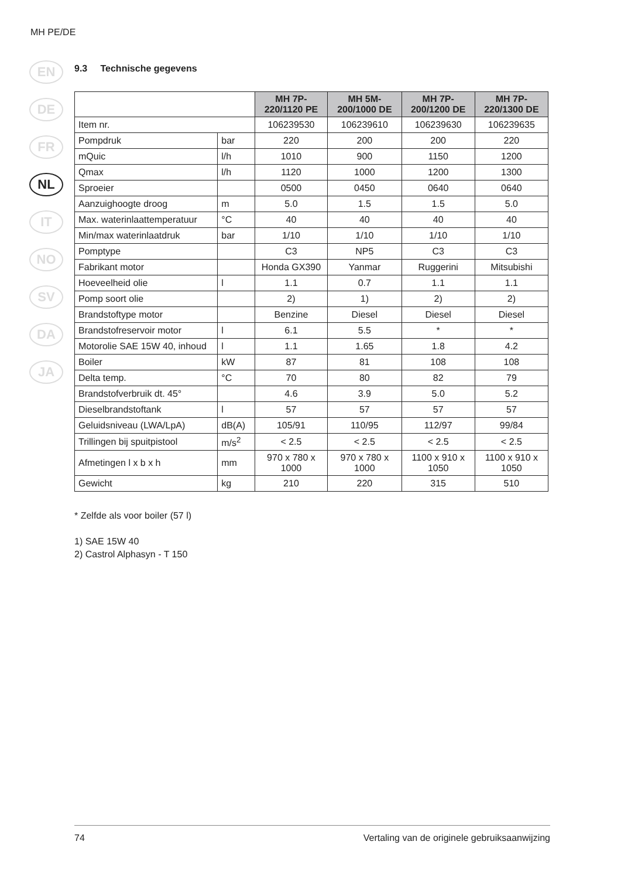MH PE/DE
EN
DE
FR
NL
IT
NO
SV
DA
JA
9.3 Technische gegevens
| | | MH 7P-220/1120 PE | MH 5M-200/1000 DE | MH 7P-200/1200 DE | MH 7P-220/1300 DE |
| Item nr. | | 106239530 | 106239610 | 106239630 | 106239635 |
| Pompdruk | bar | 220 | 200 | 200 | 220 |
| mQuic | l/h | 1010 | 900 | 1150 | 1200 |
| Qmax | l/h | 1120 | 1000 | 1200 | 1300 |
| Sproeier | | 0500 | 0450 | 0640 | 0640 |
| Aanzuighoogte droog | m | 5.0 | 1.5 | 1.5 | 5.0 |
| Max. waterinlaattemperatuur | °C | 40 | 40 | 40 | 40 |
| Min/max waterinlaatdruk | bar | 1/10 | 1/10 | 1/10 | 1/10 |
| Pomptype | | C3 | NP5 | C3 | C3 |
| Fabrikant motor | | Honda GX390 | Yanmar | Ruggerini | Mitsubishi |
| Hoeveelheid olie | l | 1.1 | 0.7 | 1.1 | 1.1 |
| Pomp soort olie | | 2) | 1) | 2) | 2) |
| Brandstoftype motor | | Benzine | Diesel | Diesel | Diesel |
| Brandstofreservoir motor | l | 6.1 | 5.5 | * | * |
| Motorolie SAE 15W 40, inhoud | l | 1.1 | 1.65 | 1.8 | 4.2 |
| Boiler | kW | 87 | 81 | 108 | 108 |
| Delta temp. | °C | 70 | 80 | 82 | 79 |
| Brandstofverbruik dt. 45° | | 4.6 | 3.9 | 5.0 | 5.2 |
| Dieselbrandstoftank | l | 57 | 57 | 57 | 57 |
| Geluidsniveau (LWA/LpA) | dB(A) | 105/91 | 110/95 | 112/97 | 99/84 |
| Trillingen bij spuitpistool | m/s<sup>2</sup> | < 2.5 | < 2.5 | < 2.5 | < 2.5 |
| Afmetingen l x b x h | mm | 970 x 780 x 1000 | 970 x 780 x 1000 | 1100 x 910 x 1050 | 1100 x 910 x 1050 |
| Gewicht | kg | 210 | 220 | 315 | 510 |
* Zelfde als voor boiler (57 l)
1) SAE 15W 40
2) Castrol Alphasyn - T 150
74 Vertaling van de originele gebruiksaanwijzing